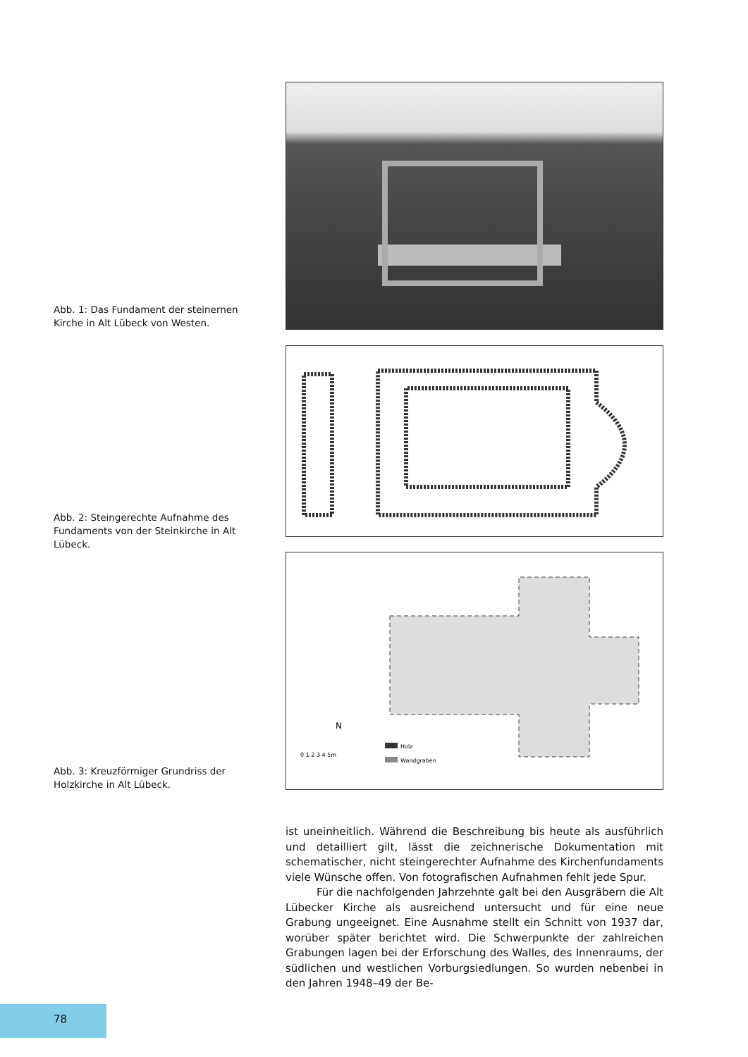Abb. 1: Das Fundament der steinernen Kirche in Alt Lübeck von Westen.
Abb. 2: Steingerechte Aufnahme des Fundaments von der Steinkirche in Alt Lübeck.
0 1 2 3 4 5m
Holz
Wandgraben
N
Abb. 3: Kreuzförmiger Grundriss der Holzkirche in Alt Lübeck.
ist uneinheitlich. Während die Beschreibung bis heute als ausführlich und detailliert gilt, lässt die zeichnerische Dokumentation mit schematischer, nicht steingerechter Aufnahme des Kirchenfundaments viele Wünsche offen. Von fotografischen Aufnahmen fehlt jede Spur.
Für die nachfolgenden Jahrzehnte galt bei den Ausgräbern die Alt Lübecker Kirche als ausreichend untersucht und für eine neue Grabung ungeeignet. Eine Ausnahme stellt ein Schnitt von 1937 dar, worüber später berichtet wird. Die Schwerpunkte der zahlreichen Grabungen lagen bei der Erforschung des Walles, des Innenraums, der südlichen und westlichen Vorburgsiedlungen. So wurden nebenbei in den Jahren 1948–49 der Be-
78